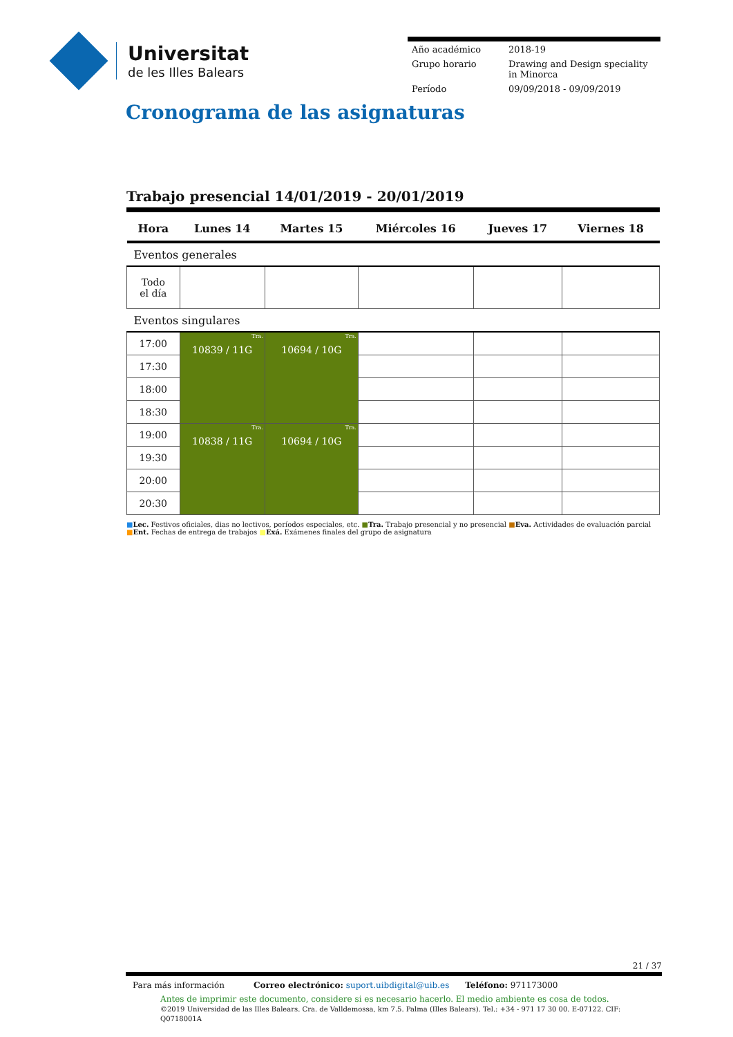Universitat
de les Illes Balears
| Año académico | 2018-19 |
| Grupo horario | Drawing and Design speciality in Minorca |
| Período | 09/09/2018 - 09/09/2019 |
Cronograma de las asignaturas
Trabajo presencial 14/01/2019 - 20/01/2019
| Hora | Lunes 14 | Martes 15 | Miércoles 16 | Jueves 17 | Viernes 18 |
| --- | --- | --- | --- | --- | --- |
| Eventos generales | | | | | |
| Todo el día | | | | | |
| Eventos singulares | | | | | |
| 17:00 | Tra. 10839 / 11G | Tra. 10694 / 10G | | | |
| 17:30 | | | | | |
| 18:00 | | | | | |
| 18:30 | | | | | |
| 19:00 | Tra. 10838 / 11G | Tra. 10694 / 10G | | | |
| 19:30 | | | | | |
| 20:00 | | | | | |
| 20:30 | | | | | |
■Lec. Festivos oficiales, dias no lectivos, períodos especiales, etc. ■Tra. Trabajo presencial y no presencial ■Eva. Actividades de evaluación parcial ■Ent. Fechas de entrega de trabajos ■Exá. Exámenes finales del grupo de asignatura
21 / 37
Para más información Correo electrónico: suport.uibdigital@uib.es Teléfono: 971173000
Antes de imprimir este documento, considere si es necesario hacerlo. El medio ambiente es cosa de todos.
©2019 Universidad de las Illes Balears. Cra. de Valldemossa, km 7.5. Palma (Illes Balears). Tel.: +34 - 971 17 30 00. E-07122. CIF: Q0718001A